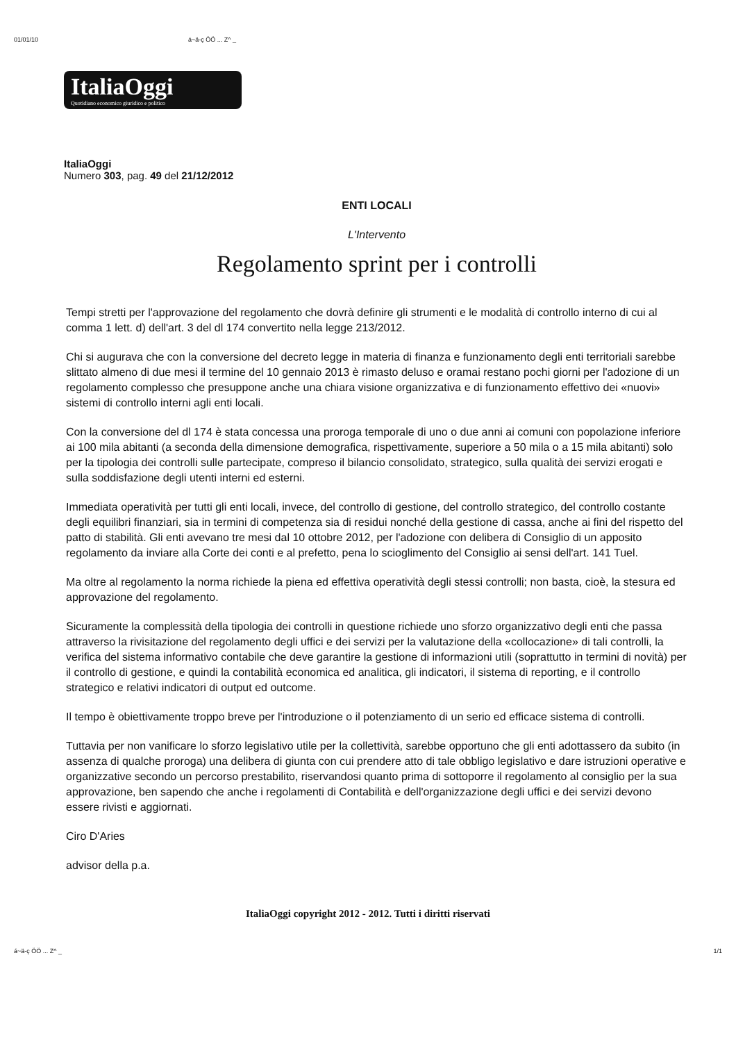01/01/10 á~ä-ç ÖÖ ... Z^ _
ItaliaOggi
Quotidiano economico giuridico e politico
ItaliaOggi
Numero 303, pag. 49 del 21/12/2012
ENTI LOCALI
L'Intervento
Regolamento sprint per i controlli
Tempi stretti per l'approvazione del regolamento che dovrà definire gli strumenti e le modalità di controllo interno di cui al comma 1 lett. d) dell'art. 3 del dl 174 convertito nella legge 213/2012.
Chi si augurava che con la conversione del decreto legge in materia di finanza e funzionamento degli enti territoriali sarebbe slittato almeno di due mesi il termine del 10 gennaio 2013 è rimasto deluso e oramai restano pochi giorni per l'adozione di un regolamento complesso che presuppone anche una chiara visione organizzativa e di funzionamento effettivo dei «nuovi» sistemi di controllo interni agli enti locali.
Con la conversione del dl 174 è stata concessa una proroga temporale di uno o due anni ai comuni con popolazione inferiore ai 100 mila abitanti (a seconda della dimensione demografica, rispettivamente, superiore a 50 mila o a 15 mila abitanti) solo per la tipologia dei controlli sulle partecipate, compreso il bilancio consolidato, strategico, sulla qualità dei servizi erogati e sulla soddisfazione degli utenti interni ed esterni.
Immediata operatività per tutti gli enti locali, invece, del controllo di gestione, del controllo strategico, del controllo costante degli equilibri finanziari, sia in termini di competenza sia di residui nonché della gestione di cassa, anche ai fini del rispetto del patto di stabilità. Gli enti avevano tre mesi dal 10 ottobre 2012, per l'adozione con delibera di Consiglio di un apposito regolamento da inviare alla Corte dei conti e al prefetto, pena lo scioglimento del Consiglio ai sensi dell'art. 141 Tuel.
Ma oltre al regolamento la norma richiede la piena ed effettiva operatività degli stessi controlli; non basta, cioè, la stesura ed approvazione del regolamento.
Sicuramente la complessità della tipologia dei controlli in questione richiede uno sforzo organizzativo degli enti che passa attraverso la rivisitazione del regolamento degli uffici e dei servizi per la valutazione della «collocazione» di tali controlli, la verifica del sistema informativo contabile che deve garantire la gestione di informazioni utili (soprattutto in termini di novità) per il controllo di gestione, e quindi la contabilità economica ed analitica, gli indicatori, il sistema di reporting, e il controllo strategico e relativi indicatori di output ed outcome.
Il tempo è obiettivamente troppo breve per l'introduzione o il potenziamento di un serio ed efficace sistema di controlli.
Tuttavia per non vanificare lo sforzo legislativo utile per la collettività, sarebbe opportuno che gli enti adottassero da subito (in assenza di qualche proroga) una delibera di giunta con cui prendere atto di tale obbligo legislativo e dare istruzioni operative e organizzative secondo un percorso prestabilito, riservandosi quanto prima di sottoporre il regolamento al consiglio per la sua approvazione, ben sapendo che anche i regolamenti di Contabilità e dell'organizzazione degli uffici e dei servizi devono essere rivisti e aggiornati.
Ciro D'Aries
advisor della p.a.
ItaliaOggi copyright 2012 - 2012. Tutti i diritti riservati
á~ä-ç ÖÖ ... Z^ _ 1/1